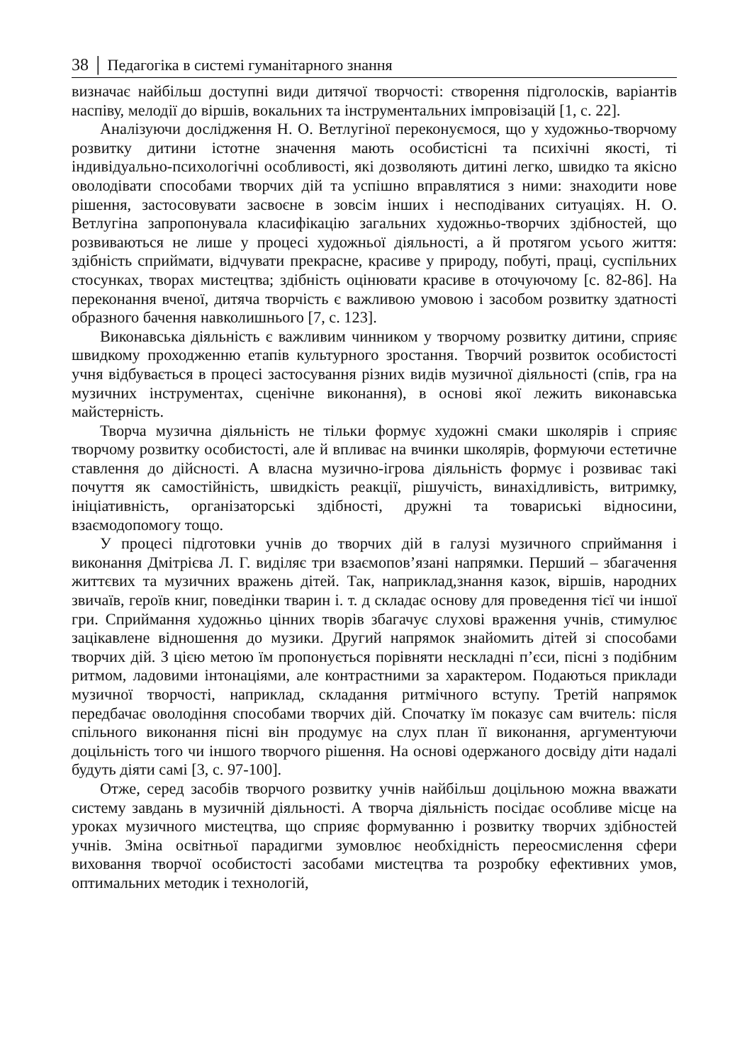38 │ Педагогіка в системі гуманітарного знання
визначає найбільш доступні види дитячої творчості: створення підголосків, варіантів наспіву, мелодії до віршів, вокальних та інструментальних імпровізацій [1, с. 22].
Аналізуючи дослідження Н. О. Ветлугіної переконуємося, що у художньо-творчому розвитку дитини істотне значення мають особистісні та психічні якості, ті індивідуально-психологічні особливості, які дозволяють дитині легко, швидко та якісно оволодівати способами творчих дій та успішно вправлятися з ними: знаходити нове рішення, застосовувати засвоєне в зовсім інших і несподіваних ситуаціях. Н. О. Ветлугіна запропонувала класифікацію загальних художньо-творчих здібностей, що розвиваються не лише у процесі художньої діяльності, а й протягом усього життя: здібність сприймати, відчувати прекрасне, красиве у природу, побуті, праці, суспільних стосунках, творах мистецтва; здібність оцінювати красиве в оточуючому [с. 82-86]. На переконання вченої, дитяча творчість є важливою умовою і засобом розвитку здатності образного бачення навколишнього [7, с. 123].
Виконавська діяльність є важливим чинником у творчому розвитку дитини, сприяє швидкому проходженню етапів культурного зростання. Творчий розвиток особистості учня відбувається в процесі застосування різних видів музичної діяльності (спів, гра на музичних інструментах, сценічне виконання), в основі якої лежить виконавська майстерність.
Творча музична діяльність не тільки формує художні смаки школярів і сприяє творчому розвитку особистості, але й впливає на вчинки школярів, формуючи естетичне ставлення до дійсності. А власна музично-ігрова діяльність формує і розвиває такі почуття як самостійність, швидкість реакції, рішучість, винахідливість, витримку, ініціативність, організаторські здібності, дружні та товариські відносини, взаємодопомогу тощо.
У процесі підготовки учнів до творчих дій в галузі музичного сприймання і виконання Дмітрієва Л. Г. виділяє три взаємопов’язані напрямки. Перший – збагачення життєвих та музичних вражень дітей. Так, наприклад,знання казок, віршів, народних звичаїв, героїв книг, поведінки тварин і. т. д складає основу для проведення тієї чи іншої гри. Сприймання художньо цінних творів збагачує слухові враження учнів, стимулює зацікавлене відношення до музики. Другий напрямок знайомить дітей зі способами творчих дій. З цією метою їм пропонується порівняти нескладні п’єси, пісні з подібним ритмом, ладовими інтонаціями, але контрастними за характером. Подаються приклади музичної творчості, наприклад, складання ритмічного вступу. Третій напрямок передбачає оволодіння способами творчих дій. Спочатку їм показує сам вчитель: після спільного виконання пісні він продумує на слух план її виконання, аргументуючи доцільність того чи іншого творчого рішення. На основі одержаного досвіду діти надалі будуть діяти самі [3, с. 97-100].
Отже, серед засобів творчого розвитку учнів найбільш доцільною можна вважати систему завдань в музичній діяльності. А творча діяльність посідає особливе місце на уроках музичного мистецтва, що сприяє формуванню і розвитку творчих здібностей учнів. Зміна освітньої парадигми зумовлює необхідність переосмислення сфери виховання творчої особистості засобами мистецтва та розробку ефективних умов, оптимальних методик і технологій,